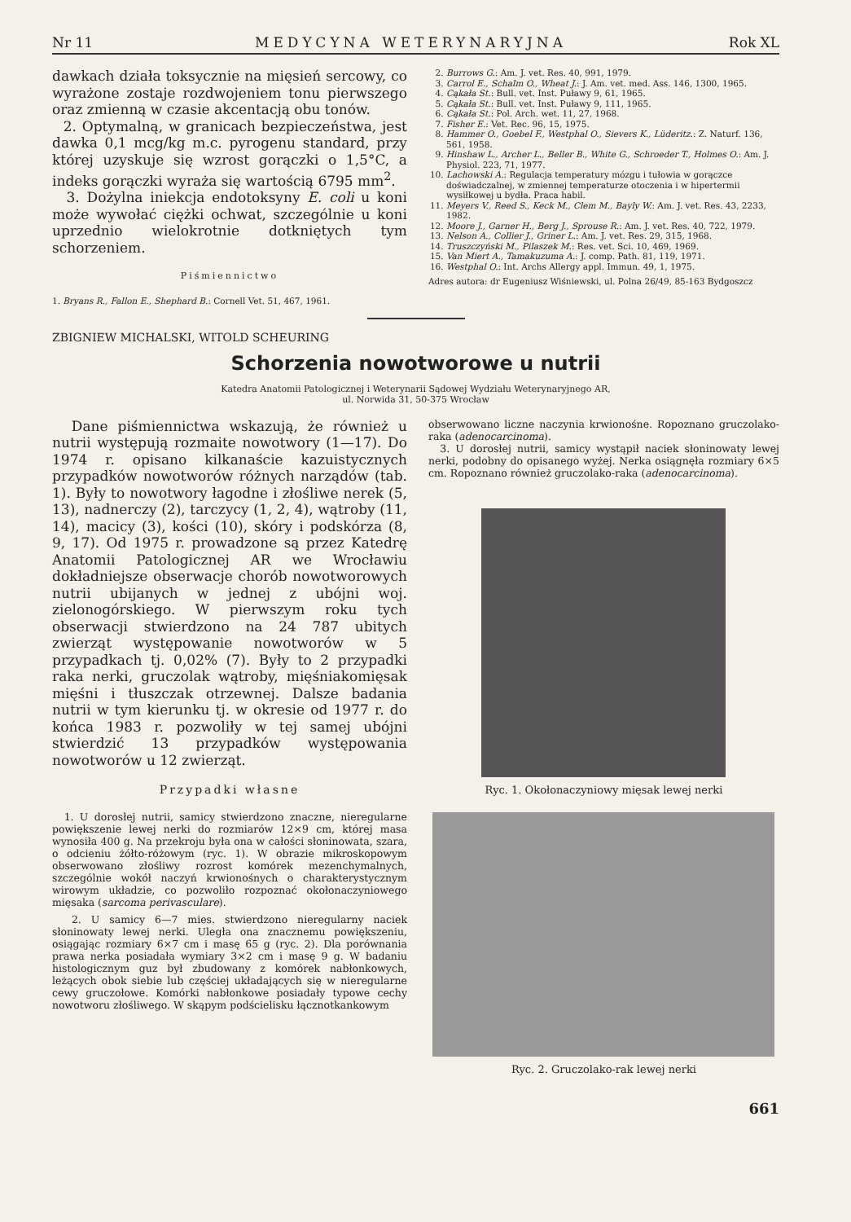Nr 11 MEDYCYNA WETERYNARYJNA Rok XL
dawkach działa toksycznie na mięsień sercowy, co wyrażone zostaje rozdwojeniem tonu pierwszego oraz zmienną w czasie akcentacją obu tonów.
2. Optymalną, w granicach bezpieczeństwa, jest dawka 0,1 mcg/kg m.c. pyrogenu standard, przy której uzyskuje się wzrost gorączki o 1,5°C, a indeks gorączki wyraża się wartością 6795 mm<sup>2</sup>.
3. Dożylna iniekcja endotoksyny E. coli u koni może wywołać ciężki ochwat, szczególnie u koni uprzednio wielokrotnie dotkniętych tym schorzeniem.
Piśmiennictwo
1. Bryans R., Fallon E., Shephard B.: Cornell Vet. 51, 467, 1961.
2. Burrows G.: Am. J. vet. Res. 40, 991, 1979.
3. Carrol E., Schalm O., Wheat J.: J. Am. vet. med. Ass. 146, 1300, 1965.
4. Cąkała St.: Bull. vet. Inst. Puławy 9, 61, 1965.
5. Cąkała St.: Bull. vet. Inst. Puławy 9, 111, 1965.
6. Cąkała St.: Pol. Arch. wet. 11, 27, 1968.
7. Fisher E.: Vet. Rec. 96, 15, 1975.
8. Hammer O., Goebel F., Westphal O., Sievers K., Lüderitz.: Z. Naturf. 136, 561, 1958.
9. Hinshaw L., Archer L., Beller B., White G., Schroeder T., Holmes O.: Am. J. Physiol. 223, 71, 1977.
10. Lachowski A.: Regulacja temperatury mózgu i tułowia w gorączce doświadczalnej, w zmiennej temperaturze otoczenia i w hipertermii wysiłkowej u bydła. Praca habil.
11. Meyers V., Reed S., Keck M., Clem M., Bayly W.: Am. J. vet. Res. 43, 2233, 1982.
12. Moore J., Garner H., Berg J., Sprouse R.: Am. J. vet. Res. 40, 722, 1979.
13. Nelson A., Collier J., Griner L.: Am. J. vet. Res. 29, 315, 1968.
14. Truszczyński M., Pilaszek M.: Res. vet. Sci. 10, 469, 1969.
15. Van Miert A., Tamakuzuma A.: J. comp. Path. 81, 119, 1971.
16. Westphal O.: Int. Archs Allergy appl. Immun. 49, 1, 1975.
Adres autora: dr Eugeniusz Wiśniewski, ul. Polna 26/49, 85-163 Bydgoszcz
ZBIGNIEW MICHALSKI, WITOLD SCHEURING
Schorzenia nowotworowe u nutrii
Katedra Anatomii Patologicznej i Weterynarii Sądowej Wydziału Weterynaryjnego AR,
ul. Norwida 31, 50-375 Wrocław
Dane piśmiennictwa wskazują, że również u nutrii występują rozmaite nowotwory (1—17). Do 1974 r. opisano kilkanaście kazuistycznych przypadków nowotworów różnych narządów (tab. 1). Były to nowotwory łagodne i złośliwe nerek (5, 13), nadnerczy (2), tarczycy (1, 2, 4), wątroby (11, 14), macicy (3), kości (10), skóry i podskórza (8, 9, 17). Od 1975 r. prowadzone są przez Katedrę Anatomii Patologicznej AR we Wrocławiu dokładniejsze obserwacje chorób nowotworowych nutrii ubijanych w jednej z ubójni woj. zielonogórskiego. W pierwszym roku tych obserwacji stwierdzono na 24 787 ubitych zwierząt występowanie nowotworów w 5 przypadkach tj. 0,02% (7). Były to 2 przypadki raka nerki, gruczolak wątroby, mięśniakomięsak mięśni i tłuszczak otrzewnej. Dalsze badania nutrii w tym kierunku tj. w okresie od 1977 r. do końca 1983 r. pozwoliły w tej samej ubójni stwierdzić 13 przypadków występowania nowotworów u 12 zwierząt.
Przypadki własne
1. U dorosłej nutrii, samicy stwierdzono znaczne, nieregularne powiększenie lewej nerki do rozmiarów 12×9 cm, której masa wynosiła 400 g. Na przekroju była ona w całości słoninowata, szara, o odcieniu żółto-różowym (ryc. 1). W obrazie mikroskopowym obserwowano złośliwy rozrost komórek mezenchymalnych, szczególnie wokół naczyń krwionośnych o charakterystycznym wirowym układzie, co pozwoliło rozpoznać okołonaczyniowego mięsaka (sarcoma perivasculare).
2. U samicy 6—7 mies. stwierdzono nieregularny naciek słoninowaty lewej nerki. Uległa ona znacznemu powiększeniu, osiągając rozmiary 6×7 cm i masę 65 g (ryc. 2). Dla porównania prawa nerka posiadała wymiary 3×2 cm i masę 9 g. W badaniu histologicznym guz był zbudowany z komórek nabłonkowych, leżących obok siebie lub częściej układających się w nieregularne cewy gruczołowe. Komórki nabłonkowe posiadały typowe cechy nowotworu złośliwego. W skąpym podścielisku łącznotkankowym
obserwowano liczne naczynia krwionośne. Ropoznano gruczolako-raka (adenocarcinoma).
3. U dorosłej nutrii, samicy wystąpił naciek słoninowaty lewej nerki, podobny do opisanego wyżej. Nerka osiągnęła rozmiary 6×5 cm. Ropoznano również gruczolako-raka (adenocarcinoma).
Ryc. 1. Okołonaczyniowy mięsak lewej nerki
Ryc. 2. Gruczolako-rak lewej nerki
661